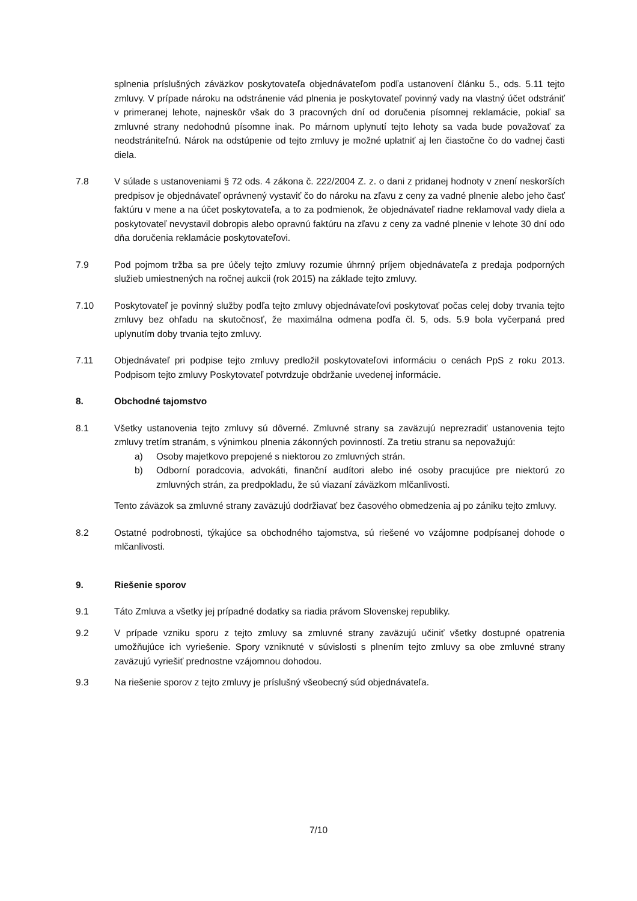splnenia príslušných záväzkov poskytovateľa objednávateľom podľa ustanovení článku 5., ods. 5.11 tejto zmluvy. V prípade nároku na odstránenie vád plnenia je poskytovateľ povinný vady na vlastný účet odstrániť v primeranej lehote, najneskôr však do 3 pracovných dní od doručenia písomnej reklamácie, pokiaľ sa zmluvné strany nedohodnú písomne inak. Po márnom uplynutí tejto lehoty sa vada bude považovať za neodstrániteľnú. Nárok na odstúpenie od tejto zmluvy je možné uplatniť aj len čiastočne čo do vadnej časti diela.
7.8 V súlade s ustanoveniami § 72 ods. 4 zákona č. 222/2004 Z. z. o dani z pridanej hodnoty v znení neskorších predpisov je objednávateľ oprávnený vystaviť čo do nároku na zľavu z ceny za vadné plnenie alebo jeho časť faktúru v mene a na účet poskytovateľa, a to za podmienok, že objednávateľ riadne reklamoval vady diela a poskytovateľ nevystavil dobropis alebo opravnú faktúru na zľavu z ceny za vadné plnenie v lehote 30 dní odo dňa doručenia reklamácie poskytovateľovi.
7.9 Pod pojmom tržba sa pre účely tejto zmluvy rozumie úhrnný príjem objednávateľa z predaja podporných služieb umiestnených na ročnej aukcii (rok 2015) na základe tejto zmluvy.
7.10 Poskytovateľ je povinný služby podľa tejto zmluvy objednávateľovi poskytovať počas celej doby trvania tejto zmluvy bez ohľadu na skutočnosť, že maximálna odmena podľa čl. 5, ods. 5.9 bola vyčerpaná pred uplynutím doby trvania tejto zmluvy.
7.11 Objednávateľ pri podpise tejto zmluvy predložil poskytovateľovi informáciu o cenách PpS z roku 2013. Podpisom tejto zmluvy Poskytovateľ potvrdzuje obdržanie uvedenej informácie.
8. Obchodné tajomstvo
8.1 Všetky ustanovenia tejto zmluvy sú dôverné. Zmluvné strany sa zaväzujú neprezradiť ustanovenia tejto zmluvy tretím stranám, s výnimkou plnenia zákonných povinností. Za tretiu stranu sa nepovažujú:
a) Osoby majetkovo prepojené s niektorou zo zmluvných strán.
b) Odborní poradcovia, advokáti, finanční audítori alebo iné osoby pracujúce pre niektorú zo zmluvných strán, za predpokladu, že sú viazaní záväzkom mlčanlivosti.
Tento záväzok sa zmluvné strany zaväzujú dodržiavať bez časového obmedzenia aj po zániku tejto zmluvy.
8.2 Ostatné podrobnosti, týkajúce sa obchodného tajomstva, sú riešené vo vzájomne podpísanej dohode o mlčanlivosti.
9. Riešenie sporov
9.1 Táto Zmluva a všetky jej prípadné dodatky sa riadia právom Slovenskej republiky.
9.2 V prípade vzniku sporu z tejto zmluvy sa zmluvné strany zaväzujú učiniť všetky dostupné opatrenia umožňujúce ich vyriešenie. Spory vzniknuté v súvislosti s plnením tejto zmluvy sa obe zmluvné strany zaväzujú vyriešiť prednostne vzájomnou dohodou.
9.3 Na riešenie sporov z tejto zmluvy je príslušný všeobecný súd objednávateľa.
7/10